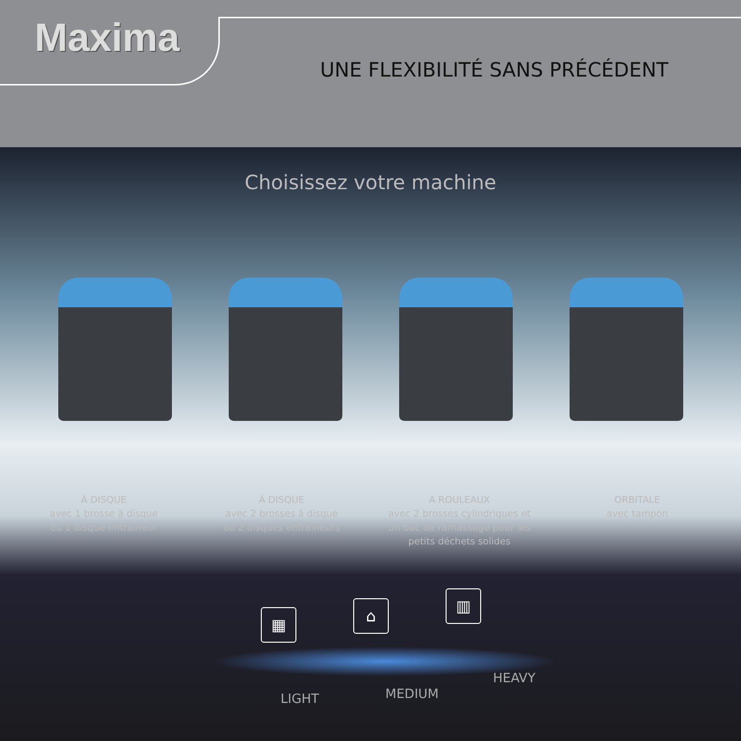Maxima
UNE FLEXIBILITÉ SANS PRÉCÉDENT
Choisissez votre machine
À DISQUE
avec 1 brosse à disque
ou 1 disque entraîneur
À DISQUE
avec 2 brosses à disque
ou 2 disques entraîneurs
A ROULEAUX
avec 2 brosses cylindriques et
un bac de ramassage pour les
petits déchets solides
ORBITALE
avec tampon
▦ ⌂
▥
LIGHT MEDIUM
HEAVY